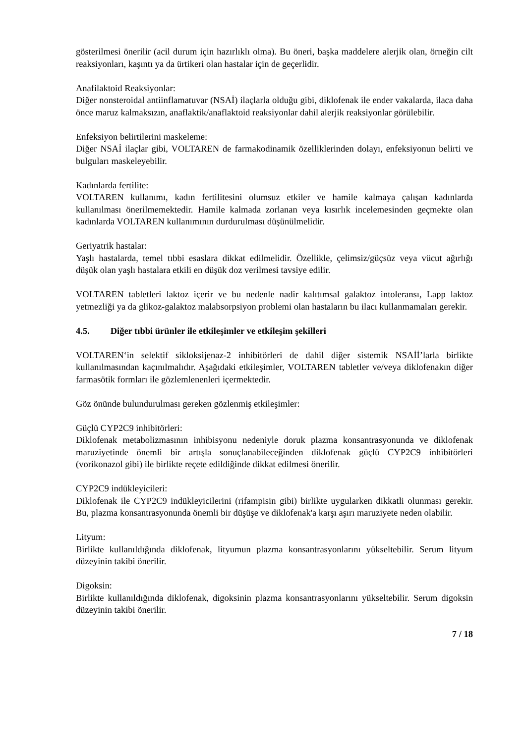gösterilmesi önerilir (acil durum için hazırlıklı olma). Bu öneri, başka maddelere alerjik olan, örneğin cilt reaksiyonları, kaşıntı ya da ürtikeri olan hastalar için de geçerlidir.
Anafilaktoid Reaksiyonlar:
Diğer nonsteroidal antiinflamatuvar (NSAİ) ilaçlarla olduğu gibi, diklofenak ile ender vakalarda, ilaca daha önce maruz kalmaksızın, anaflaktik/anaflaktoid reaksiyonlar dahil alerjik reaksiyonlar görülebilir.
Enfeksiyon belirtilerini maskeleme:
Diğer NSAİ ilaçlar gibi, VOLTAREN de farmakodinamik özelliklerinden dolayı, enfeksiyonun belirti ve bulguları maskeleyebilir.
Kadınlarda fertilite:
VOLTAREN kullanımı, kadın fertilitesini olumsuz etkiler ve hamile kalmaya çalışan kadınlarda kullanılması önerilmemektedir. Hamile kalmada zorlanan veya kısırlık incelemesinden geçmekte olan kadınlarda VOLTAREN kullanımının durdurulması düşünülmelidir.
Geriyatrik hastalar:
Yaşlı hastalarda, temel tıbbi esaslara dikkat edilmelidir. Özellikle, çelimsiz/güçsüz veya vücut ağırlığı düşük olan yaşlı hastalara etkili en düşük doz verilmesi tavsiye edilir.
VOLTAREN tabletleri laktoz içerir ve bu nedenle nadir kalıtımsal galaktoz intoleransı, Lapp laktoz yetmezliği ya da glikoz-galaktoz malabsorpsiyon problemi olan hastaların bu ilacı kullanmamaları gerekir.
4.5. Diğer tıbbi ürünler ile etkileşimler ve etkileşim şekilleri
VOLTAREN‘in selektif sikloksijenaz-2 inhibitörleri de dahil diğer sistemik NSAİİ’larla birlikte kullanılmasından kaçınılmalıdır. Aşağıdaki etkileşimler, VOLTAREN tabletler ve/veya diklofenakın diğer farmasötik formları ile gözlemlenenleri içermektedir.
Göz önünde bulundurulması gereken gözlenmiş etkileşimler:
Güçlü CYP2C9 inhibitörleri:
Diklofenak metabolizmasının inhibisyonu nedeniyle doruk plazma konsantrasyonunda ve diklofenak maruziyetinde önemli bir artışla sonuçlanabileceğinden diklofenak güçlü CYP2C9 inhibitörleri (vorikonazol gibi) ile birlikte reçete edildiğinde dikkat edilmesi önerilir.
CYP2C9 indükleyicileri:
Diklofenak ile CYP2C9 indükleyicilerini (rifampisin gibi) birlikte uygularken dikkatli olunması gerekir. Bu, plazma konsantrasyonunda önemli bir düşüşe ve diklofenak'a karşı aşırı maruziyete neden olabilir.
Lityum:
Birlikte kullanıldığında diklofenak, lityumun plazma konsantrasyonlarını yükseltebilir. Serum lityum düzeyinin takibi önerilir.
Digoksin:
Birlikte kullanıldığında diklofenak, digoksinin plazma konsantrasyonlarını yükseltebilir. Serum digoksin düzeyinin takibi önerilir.
7 / 18